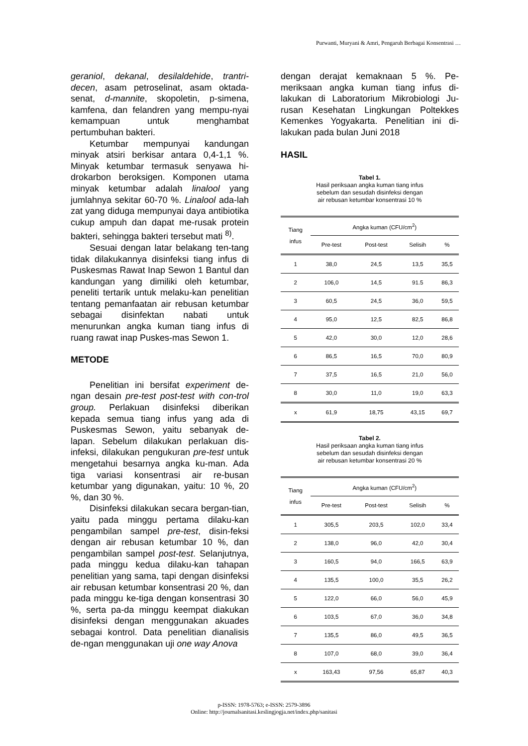Purwanti, Muryani & Amri, Pengaruh Berbagai Konsentrasi …
geraniol, dekanal, desilaldehide, trantri-decen, asam petroselinat, asam oktada-senat, d-mannite, skopoletin, p-simena, kamfena, dan felandren yang mempu-nyai kemampuan untuk menghambat pertumbuhan bakteri.
Ketumbar mempunyai kandungan minyak atsiri berkisar antara 0,4-1,1 %. Minyak ketumbar termasuk senyawa hi-drokarbon beroksigen. Komponen utama minyak ketumbar adalah linalool yang jumlahnya sekitar 60-70 %. Linalool ada-lah zat yang diduga mempunyai daya antibiotika cukup ampuh dan dapat me-rusak protein bakteri, sehingga bakteri tersebut mati <sup>8)</sup>.
Sesuai dengan latar belakang ten-tang tidak dilakukannya disinfeksi tiang infus di Puskesmas Rawat Inap Sewon 1 Bantul dan kandungan yang dimiliki oleh ketumbar, peneliti tertarik untuk melaku-kan penelitian tentang pemanfaatan air rebusan ketumbar sebagai disinfektan nabati untuk menurunkan angka kuman tiang infus di ruang rawat inap Puskes-mas Sewon 1.
METODE
Penelitian ini bersifat experiment de-ngan desain pre-test post-test with con-trol group. Perlakuan disinfeksi diberikan kepada semua tiang infus yang ada di Puskesmas Sewon, yaitu sebanyak de-lapan. Sebelum dilakukan perlakuan dis-infeksi, dilakukan pengukuran pre-test untuk mengetahui besarnya angka ku-man. Ada tiga variasi konsentrasi air re-busan ketumbar yang digunakan, yaitu: 10 %, 20 %, dan 30 %.
Disinfeksi dilakukan secara bergan-tian, yaitu pada minggu pertama dilaku-kan pengambilan sampel pre-test, disin-feksi dengan air rebusan ketumbar 10 %, dan pengambilan sampel post-test. Selanjutnya, pada minggu kedua dilaku-kan tahapan penelitian yang sama, tapi dengan disinfeksi air rebusan ketumbar konsentrasi 20 %, dan pada minggu ke-tiga dengan konsentrasi 30 %, serta pa-da minggu keempat diakukan disinfeksi dengan menggunakan akuades sebagai kontrol. Data penelitian dianalisis de-ngan menggunakan uji one way Anova
dengan derajat kemaknaan 5 %. Pe-meriksaan angka kuman tiang infus di-lakukan di Laboratorium Mikrobiologi Ju-rusan Kesehatan Lingkungan Poltekkes Kemenkes Yogyakarta. Penelitian ini di-lakukan pada bulan Juni 2018
HASIL
Tabel 1.
Hasil periksaan angka kuman tiang infus
sebelum dan sesudah disinfeksi dengan
air rebusan ketumbar konsentrasi 10 %
| Tiang infus | Angka kuman (CFU/cm<sup>2</sup>) | | | |
| --- | --- | --- | --- | --- |
| | Pre-test | Post-test | Selisih | % |
| 1 | 38,0 | 24,5 | 13,5 | 35,5 |
| 2 | 106,0 | 14,5 | 91.5 | 86,3 |
| 3 | 60,5 | 24,5 | 36,0 | 59,5 |
| 4 | 95,0 | 12,5 | 82,5 | 86,8 |
| 5 | 42,0 | 30,0 | 12,0 | 28,6 |
| 6 | 86,5 | 16,5 | 70,0 | 80,9 |
| 7 | 37,5 | 16,5 | 21,0 | 56,0 |
| 8 | 30,0 | 11,0 | 19,0 | 63,3 |
| x | 61,9 | 18,75 | 43,15 | 69,7 |
Tabel 2.
Hasil periksaan angka kuman tiang infus
sebelum dan sesudah disinfeksi dengan
air rebusan ketumbar konsentrasi 20 %
| Tiang infus | Angka kuman (CFU/cm<sup>2</sup>) | | | |
| --- | --- | --- | --- | --- |
| | Pre-test | Post-test | Selisih | % |
| 1 | 305,5 | 203,5 | 102,0 | 33,4 |
| 2 | 138,0 | 96,0 | 42,0 | 30,4 |
| 3 | 160,5 | 94,0 | 166,5 | 63,9 |
| 4 | 135,5 | 100,0 | 35,5 | 26,2 |
| 5 | 122,0 | 66,0 | 56,0 | 45,9 |
| 6 | 103,5 | 67,0 | 36,0 | 34,8 |
| 7 | 135,5 | 86,0 | 49,5 | 36,5 |
| 8 | 107,0 | 68,0 | 39,0 | 36,4 |
| x | 163,43 | 97,56 | 65,87 | 40,3 |
p-ISSN: 1978-5763; e-ISSN: 2579-3896
Online: http://journalsanitasi.keslingjogja.net/index.php/sanitasi